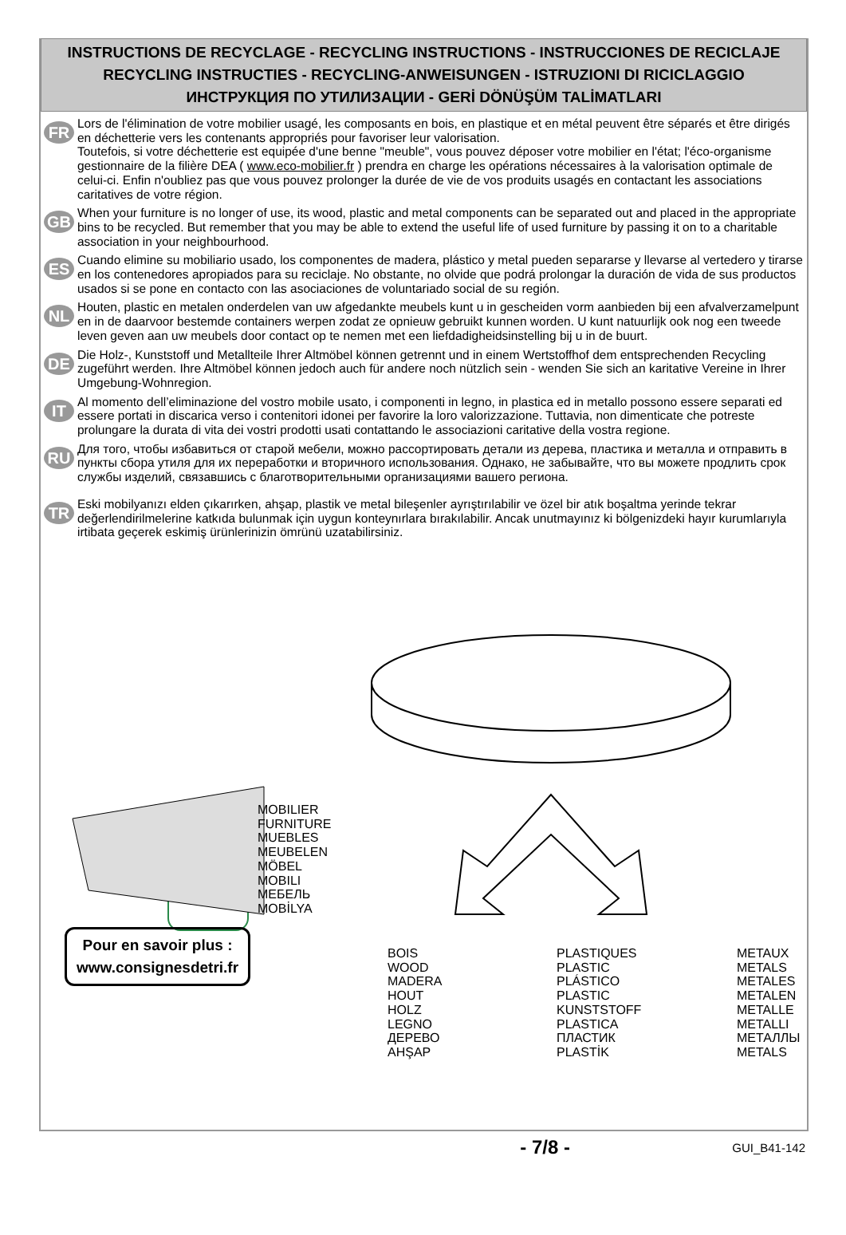INSTRUCTIONS DE RECYCLAGE - RECYCLING INSTRUCTIONS - INSTRUCCIONES DE RECICLAJE
RECYCLING INSTRUCTIES - RECYCLING-ANWEISUNGEN - ISTRUZIONI DI RICICLAGGIO
ИНСТРУКЦИЯ ПО УТИЛИЗАЦИИ - GERİ DÖNÜŞÜM TALİMATLARI
FR
Lors de l'élimination de votre mobilier usagé, les composants en bois, en plastique et en métal peuvent être séparés et être dirigés en déchetterie vers les contenants appropriés pour favoriser leur valorisation.
Toutefois, si votre déchetterie est equipée d'une benne "meuble", vous pouvez déposer votre mobilier en l'état; l'éco-organisme gestionnaire de la filière DEA ( www.eco-mobilier.fr ) prendra en charge les opérations nécessaires à la valorisation optimale de celui-ci. Enfin n'oubliez pas que vous pouvez prolonger la durée de vie de vos produits usagés en contactant les associations caritatives de votre région.
GB
When your furniture is no longer of use, its wood, plastic and metal components can be separated out and placed in the appropriate bins to be recycled. But remember that you may be able to extend the useful life of used furniture by passing it on to a charitable association in your neighbourhood.
ES
Cuando elimine su mobiliario usado, los componentes de madera, plástico y metal pueden separarse y llevarse al vertedero y tirarse en los contenedores apropiados para su reciclaje. No obstante, no olvide que podrá prolongar la duración de vida de sus productos usados si se pone en contacto con las asociaciones de voluntariado social de su región.
NL
Houten, plastic en metalen onderdelen van uw afgedankte meubels kunt u in gescheiden vorm aanbieden bij een afvalverzamelpunt en in de daarvoor bestemde containers werpen zodat ze opnieuw gebruikt kunnen worden. U kunt natuurlijk ook nog een tweede leven geven aan uw meubels door contact op te nemen met een liefdadigheidsinstelling bij u in de buurt.
DE
Die Holz-, Kunststoff und Metallteile Ihrer Altmöbel können getrennt und in einem Wertstoffhof dem entsprechenden Recycling zugeführt werden. Ihre Altmöbel können jedoch auch für andere noch nützlich sein - wenden Sie sich an karitative Vereine in Ihrer Umgebung-Wohnregion.
IT
Al momento dell’eliminazione del vostro mobile usato, i componenti in legno, in plastica ed in metallo possono essere separati ed essere portati in discarica verso i contenitori idonei per favorire la loro valorizzazione. Tuttavia, non dimenticate che potreste prolungare la durata di vita dei vostri prodotti usati contattando le associazioni caritative della vostra regione.
RU
Для того, чтобы избавиться от старой мебели, можно рассортировать детали из дерева, пластика и металла и отправить в пункты сбора утиля для их переработки и вторичного использования. Однако, не забывайте, что вы можете продлить срок службы изделий, связавшись с благотворительными организациями вашего региона.
TR
Eski mobilyanızı elden çıkarırken, ahşap, plastik ve metal bileşenler ayrıştırılabilir ve özel bir atık boşaltma yerinde tekrar değerlendirilmelerine katkıda bulunmak için uygun konteynırlara bırakılabilir. Ancak unutmayınız ki bölgenizdeki hayır kurumlarıyla irtibata geçerek eskimiş ürünlerinizin ömrünü uzatabilirsiniz.
MOBILIER
FURNITURE
MUEBLES
MEUBELEN
MÖBEL
MOBILI
МЕБЕЛЬ
MOBİLYA
BOIS
WOOD
MADERA
HOUT
HOLZ
LEGNO
ДЕРЕВО
AHŞAP
PLASTIQUES
PLASTIC
PLÁSTICO
PLASTIC
KUNSTSTOFF
PLASTICA
ПЛАСТИК
PLASTİK
METAUX
METALS
METALES
METALEN
METALLE
METALLI
МЕТАЛЛЫ
METALS
Pour en savoir plus :
www.consignesdetri.fr
- 7/8 - GUI_B41-142